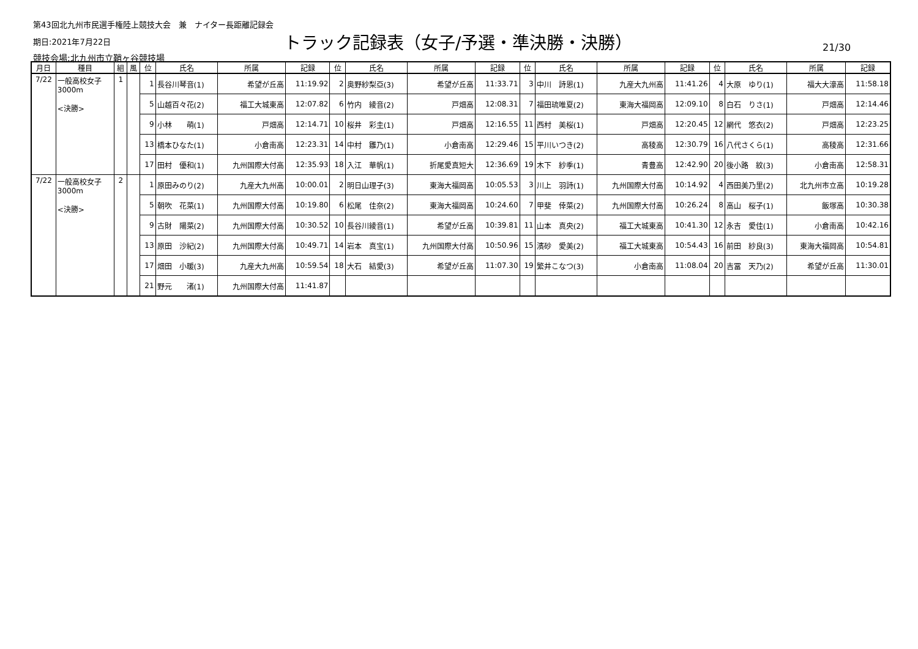第43回北九州市民選手権陸上競技大会　兼　ナイター長距離記録会
期日:2021年7月22日
トラック記録表（女子/予選・準決勝・決勝）
21/30
競技会場:北九州市立鞘ヶ谷競技場
| 月日 | 種目 | 組 | 風 | 位 | 氏名 | 所属 | 記録 | 位 | 氏名 | 所属 | 記録 | 位 | 氏名 | 所属 | 記録 | 位 | 氏名 | 所属 | 記録 |
| --- | --- | --- | --- | --- | --- | --- | --- | --- | --- | --- | --- | --- | --- | --- | --- | --- | --- | --- | --- |
| 7/22 | 一般高校女子 3000m <決勝> | 1 | | 1 | 長谷川琴音(1) | 希望が丘高 | 11:19.92 | 2 | 奥野紗梨亞(3) | 希望が丘高 | 11:33.71 | 3 | 中川 詩恩(1) | 九産大九州高 | 11:41.26 | 4 | 大原 ゆり(1) | 福大大濠高 | 11:58.18 |
| | | | | 5 | 山越百々花(2) | 福工大城東高 | 12:07.82 | 6 | 竹内 綾音(2) | 戸畑高 | 12:08.31 | 7 | 福田琉唯夏(2) | 東海大福岡高 | 12:09.10 | 8 | 白石 りさ(1) | 戸畑高 | 12:14.46 |
| | | | | 9 | 小林 萌(1) | 戸畑高 | 12:14.71 | 10 | 桜井 彩圭(1) | 戸畑高 | 12:16.55 | 11 | 西村 美桜(1) | 戸畑高 | 12:20.45 | 12 | 網代 悠衣(2) | 戸畑高 | 12:23.25 |
| | | | | 13 | 橋本ひなた(1) | 小倉南高 | 12:23.31 | 14 | 中村 雛乃(1) | 小倉南高 | 12:29.46 | 15 | 平川いつき(2) | 高稜高 | 12:30.79 | 16 | 八代さくら(1) | 高稜高 | 12:31.66 |
| | | | | 17 | 田村 優和(1) | 九州国際大付高 | 12:35.93 | 18 | 入江 華帆(1) | 折尾愛真短大 | 12:36.69 | 19 | 木下 紗季(1) | 青豊高 | 12:42.90 | 20 | 後小路 紋(3) | 小倉南高 | 12:58.31 |
| 7/22 | 一般高校女子 3000m <決勝> | 2 | | 1 | 原田みのり(2) | 九産大九州高 | 10:00.01 | 2 | 明日山理子(3) | 東海大福岡高 | 10:05.53 | 3 | 川上 羽詩(1) | 九州国際大付高 | 10:14.92 | 4 | 西田美乃里(2) | 北九州市立高 | 10:19.28 |
| | | | | 5 | 朝吹 花菜(1) | 九州国際大付高 | 10:19.80 | 6 | 松尾 佳奈(2) | 東海大福岡高 | 10:24.60 | 7 | 甲斐 倖菜(2) | 九州国際大付高 | 10:26.24 | 8 | 高山 桜子(1) | 飯塚高 | 10:30.38 |
| | | | | 9 | 古財 陽菜(2) | 九州国際大付高 | 10:30.52 | 10 | 長谷川綾音(1) | 希望が丘高 | 10:39.81 | 11 | 山本 真央(2) | 福工大城東高 | 10:41.30 | 12 | 永吉 愛佳(1) | 小倉南高 | 10:42.16 |
| | | | | 13 | 原田 沙紀(2) | 九州国際大付高 | 10:49.71 | 14 | 岩本 真宝(1) | 九州国際大付高 | 10:50.96 | 15 | 濱砂 愛美(2) | 福工大城東高 | 10:54.43 | 16 | 前田 紗良(3) | 東海大福岡高 | 10:54.81 |
| | | | | 17 | 畑田 小暖(3) | 九産大九州高 | 10:59.54 | 18 | 大石 結愛(3) | 希望が丘高 | 11:07.30 | 19 | 繁井こなつ(3) | 小倉南高 | 11:08.04 | 20 | 吉冨 天乃(2) | 希望が丘高 | 11:30.01 |
| | | | | 21 | 野元 渚(1) | 九州国際大付高 | 11:41.87 | | | | | | | | | | | | |